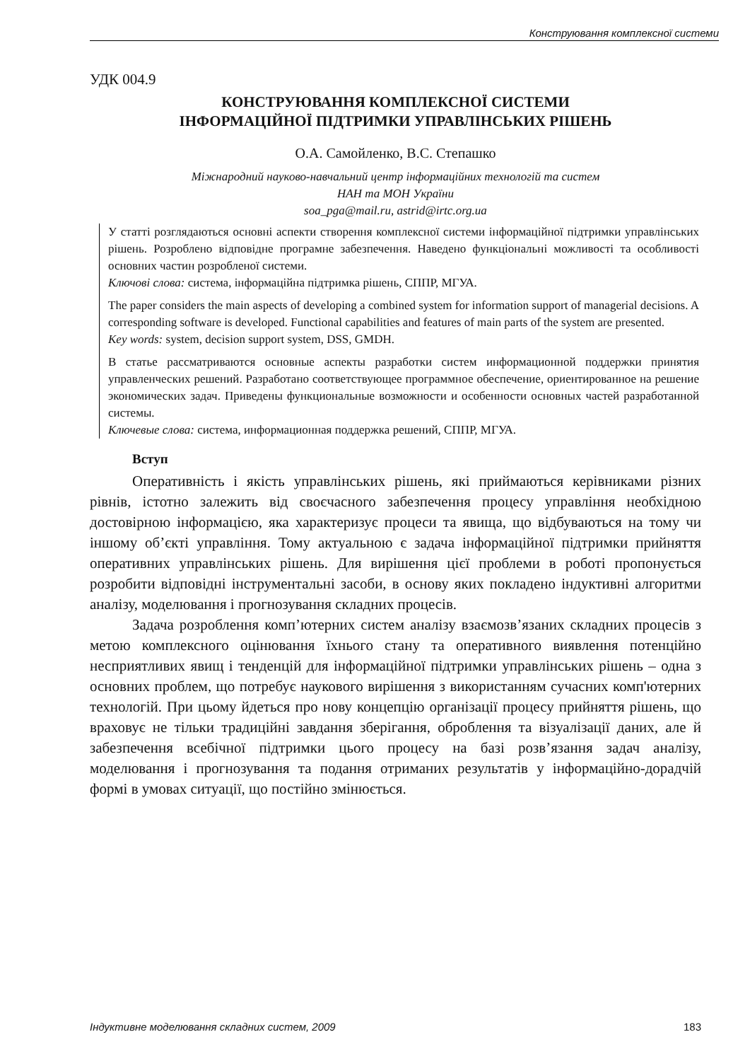Конструювання комплексної системи
УДК 004.9
КОНСТРУЮВАННЯ КОМПЛЕКСНОЇ СИСТЕМИ
ІНФОРМАЦІЙНОЇ ПІДТРИМКИ УПРАВЛІНСЬКИХ РІШЕНЬ
О.А. Самойленко, В.С. Степашко
Міжнародний науково-навчальний центр інформаційних технологій та систем
НАН та МОН України
soa_pga@mail.ru, astrid@irtc.org.ua
У статті розглядаються основні аспекти створення комплексної системи інформаційної підтримки управлінських рішень. Розроблено відповідне програмне забезпечення. Наведено функціональні можливості та особливості основних частин розробленої системи.
Ключові слова: система, інформаційна підтримка рішень, СППР, МГУА.
The paper considers the main aspects of developing a combined system for information support of managerial decisions. A corresponding software is developed. Functional capabilities and features of main parts of the system are presented.
Key words: system, decision support system, DSS, GMDH.
В статье рассматриваются основные аспекты разработки систем информационной поддержки принятия управленческих решений. Разработано соответствующее программное обеспечение, ориентированное на решение экономических задач. Приведены функциональные возможности и особенности основных частей разработанной системы.
Ключевые слова: система, информационная поддержка решений, СППР, МГУА.
Вступ
Оперативність і якість управлінських рішень, які приймаються керівниками різних рівнів, істотно залежить від своєчасного забезпечення процесу управління необхідною достовірною інформацією, яка характеризує процеси та явища, що відбуваються на тому чи іншому об’єкті управління. Тому актуальною є задача інформаційної підтримки прийняття оперативних управлінських рішень. Для вирішення цієї проблеми в роботі пропонується розробити відповідні інструментальні засоби, в основу яких покладено індуктивні алгоритми аналізу, моделювання і прогнозування складних процесів.
Задача розроблення комп’ютерних систем аналізу взаємозв’язаних складних процесів з метою комплексного оцінювання їхнього стану та оперативного виявлення потенційно несприятливих явищ і тенденцій для інформаційної підтримки управлінських рішень – одна з основних проблем, що потребує наукового вирішення з використанням сучасних комп'ютерних технологій. При цьому йдеться про нову концепцію організації процесу прийняття рішень, що враховує не тільки традиційні завдання зберігання, оброблення та візуалізації даних, але й забезпечення всебічної підтримки цього процесу на базі розв’язання задач аналізу, моделювання і прогнозування та подання отриманих результатів у інформаційно-дорадчій формі в умовах ситуації, що постійно змінюється.
Індуктивне моделювання складних систем, 2009 183